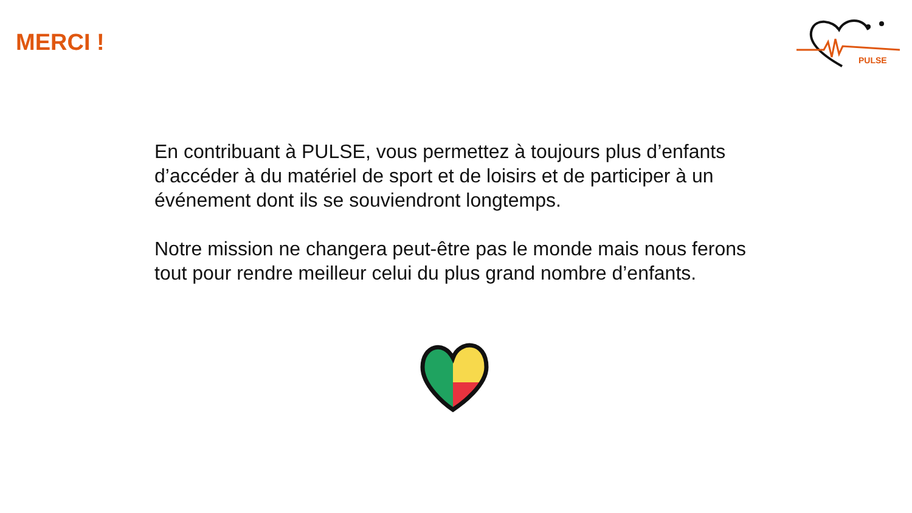MERCI !
PULSE
En contribuant à PULSE, vous permettez à toujours plus d’enfants d’accéder à du matériel de sport et de loisirs et de participer à un événement dont ils se souviendront longtemps.
Notre mission ne changera peut-être pas le monde mais nous ferons tout pour rendre meilleur celui du plus grand nombre d’enfants.